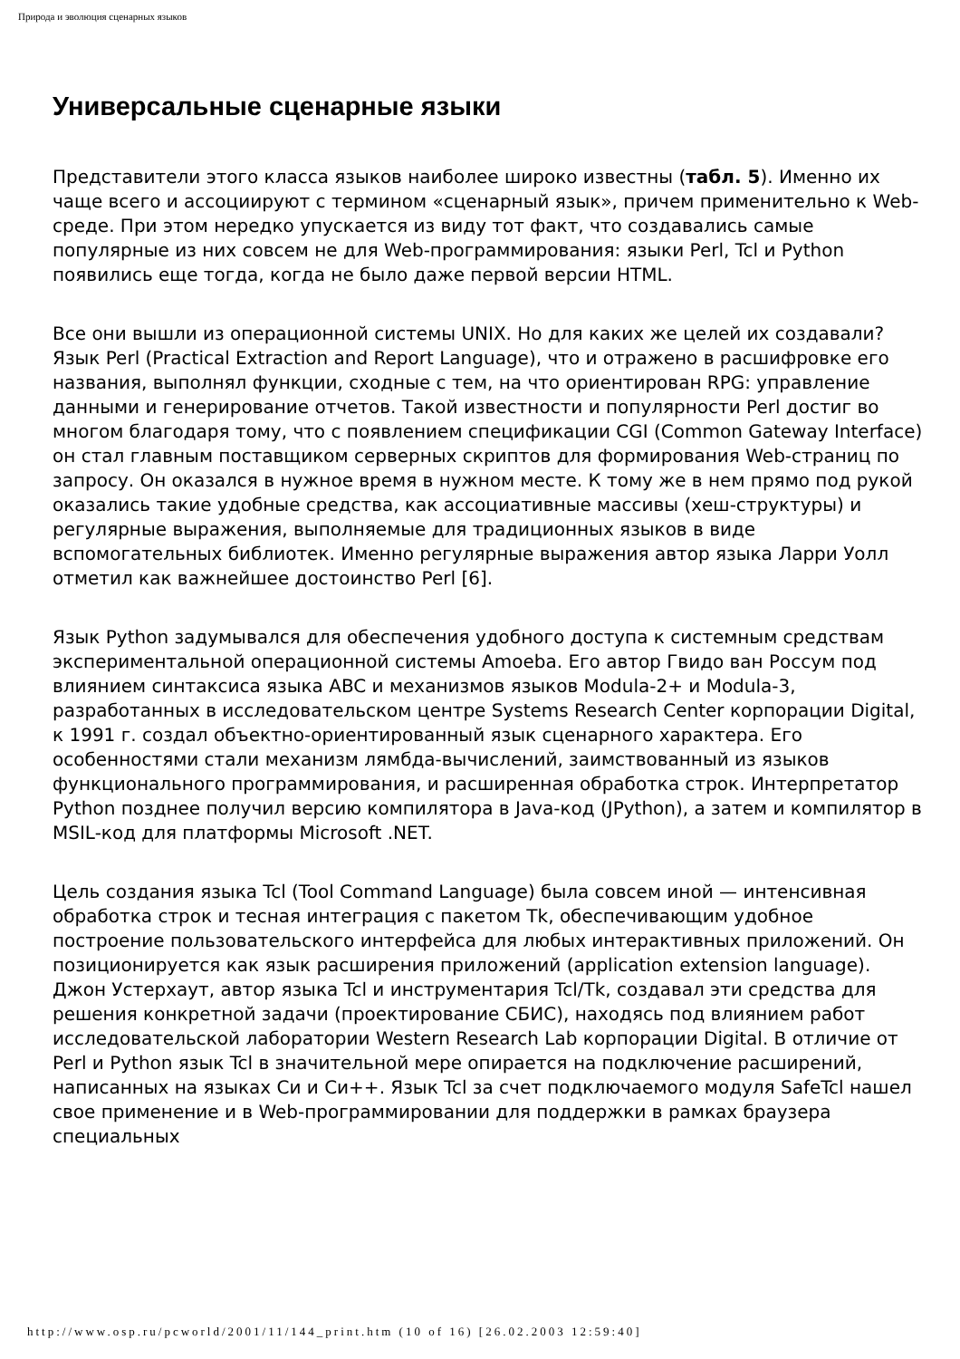Природа и эволюция сценарных языков
Универсальные сценарные языки
Представители этого класса языков наиболее широко известны (табл. 5). Именно их чаще всего и ассоциируют с термином «сценарный язык», причем применительно к Web-среде. При этом нередко упускается из виду тот факт, что создавались самые популярные из них совсем не для Web-программирования: языки Perl, Tcl и Python появились еще тогда, когда не было даже первой версии HTML.
Все они вышли из операционной системы UNIX. Но для каких же целей их создавали? Язык Perl (Practical Extraction and Report Language), что и отражено в расшифровке его названия, выполнял функции, сходные с тем, на что ориентирован RPG: управление данными и генерирование отчетов. Такой известности и популярности Perl достиг во многом благодаря тому, что с появлением спецификации CGI (Common Gateway Interface) он стал главным поставщиком серверных скриптов для формирования Web-страниц по запросу. Он оказался в нужное время в нужном месте. К тому же в нем прямо под рукой оказались такие удобные средства, как ассоциативные массивы (хеш-структуры) и регулярные выражения, выполняемые для традиционных языков в виде вспомогательных библиотек. Именно регулярные выражения автор языка Ларри Уолл отметил как важнейшее достоинство Perl [6].
Язык Python задумывался для обеспечения удобного доступа к системным средствам экспериментальной операционной системы Amoeba. Его автор Гвидо ван Россум под влиянием синтаксиса языка ABC и механизмов языков Modula-2+ и Modula-3, разработанных в исследовательском центре Systems Research Center корпорации Digital, к 1991 г. создал объектно-ориентированный язык сценарного характера. Его особенностями стали механизм лямбда-вычислений, заимствованный из языков функционального программирования, и расширенная обработка строк. Интерпретатор Python позднее получил версию компилятора в Java-код (JPython), а затем и компилятор в MSIL-код для платформы Microsoft .NET.
Цель создания языка Tcl (Tool Command Language) была совсем иной — интенсивная обработка строк и тесная интеграция с пакетом Tk, обеспечивающим удобное построение пользовательского интерфейса для любых интерактивных приложений. Он позиционируется как язык расширения приложений (application extension language). Джон Устерхаут, автор языка Tcl и инструментария Tcl/Tk, создавал эти средства для решения конкретной задачи (проектирование СБИС), находясь под влиянием работ исследовательской лаборатории Western Research Lab корпорации Digital. В отличие от Perl и Python язык Tcl в значительной мере опирается на подключение расширений, написанных на языках Си и Си++. Язык Tcl за счет подключаемого модуля SafeTcl нашел свое применение и в Web-программировании для поддержки в рамках браузера специальных
http://www.osp.ru/pcworld/2001/11/144_print.htm (10 of 16) [26.02.2003 12:59:40]